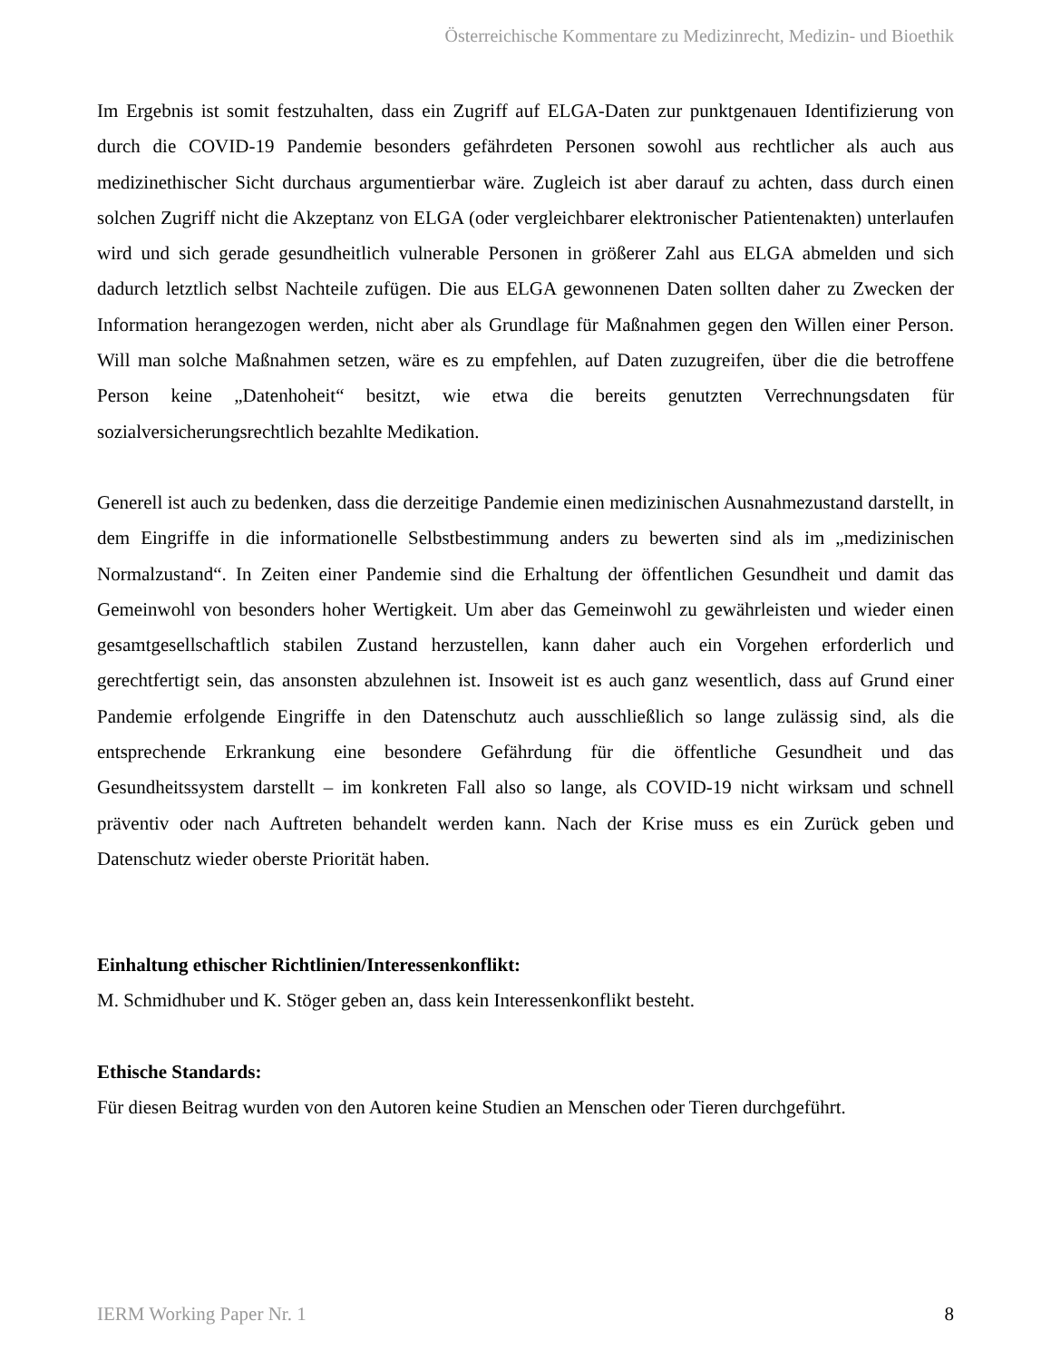Österreichische Kommentare zu Medizinrecht, Medizin- und Bioethik
Im Ergebnis ist somit festzuhalten, dass ein Zugriff auf ELGA-Daten zur punktgenauen Identifizierung von durch die COVID-19 Pandemie besonders gefährdeten Personen sowohl aus rechtlicher als auch aus medizinethischer Sicht durchaus argumentierbar wäre. Zugleich ist aber darauf zu achten, dass durch einen solchen Zugriff nicht die Akzeptanz von ELGA (oder vergleichbarer elektronischer Patientenakten) unterlaufen wird und sich gerade gesundheitlich vulnerable Personen in größerer Zahl aus ELGA abmelden und sich dadurch letztlich selbst Nachteile zufügen. Die aus ELGA gewonnenen Daten sollten daher zu Zwecken der Information herangezogen werden, nicht aber als Grundlage für Maßnahmen gegen den Willen einer Person. Will man solche Maßnahmen setzen, wäre es zu empfehlen, auf Daten zuzugreifen, über die die betroffene Person keine „Datenhoheit“ besitzt, wie etwa die bereits genutzten Verrechnungsdaten für sozialversicherungsrechtlich bezahlte Medikation.
Generell ist auch zu bedenken, dass die derzeitige Pandemie einen medizinischen Ausnahmezustand darstellt, in dem Eingriffe in die informationelle Selbstbestimmung anders zu bewerten sind als im „medizinischen Normalzustand“. In Zeiten einer Pandemie sind die Erhaltung der öffentlichen Gesundheit und damit das Gemeinwohl von besonders hoher Wertigkeit. Um aber das Gemeinwohl zu gewährleisten und wieder einen gesamtgesellschaftlich stabilen Zustand herzustellen, kann daher auch ein Vorgehen erforderlich und gerechtfertigt sein, das ansonsten abzulehnen ist. Insoweit ist es auch ganz wesentlich, dass auf Grund einer Pandemie erfolgende Eingriffe in den Datenschutz auch ausschließlich so lange zulässig sind, als die entsprechende Erkrankung eine besondere Gefährdung für die öffentliche Gesundheit und das Gesundheitssystem darstellt – im konkreten Fall also so lange, als COVID-19 nicht wirksam und schnell präventiv oder nach Auftreten behandelt werden kann. Nach der Krise muss es ein Zurück geben und Datenschutz wieder oberste Priorität haben.
Einhaltung ethischer Richtlinien/Interessenkonflikt:
M. Schmidhuber und K. Stöger geben an, dass kein Interessenkonflikt besteht.
Ethische Standards:
Für diesen Beitrag wurden von den Autoren keine Studien an Menschen oder Tieren durchgeführt.
IERM Working Paper Nr. 1 8